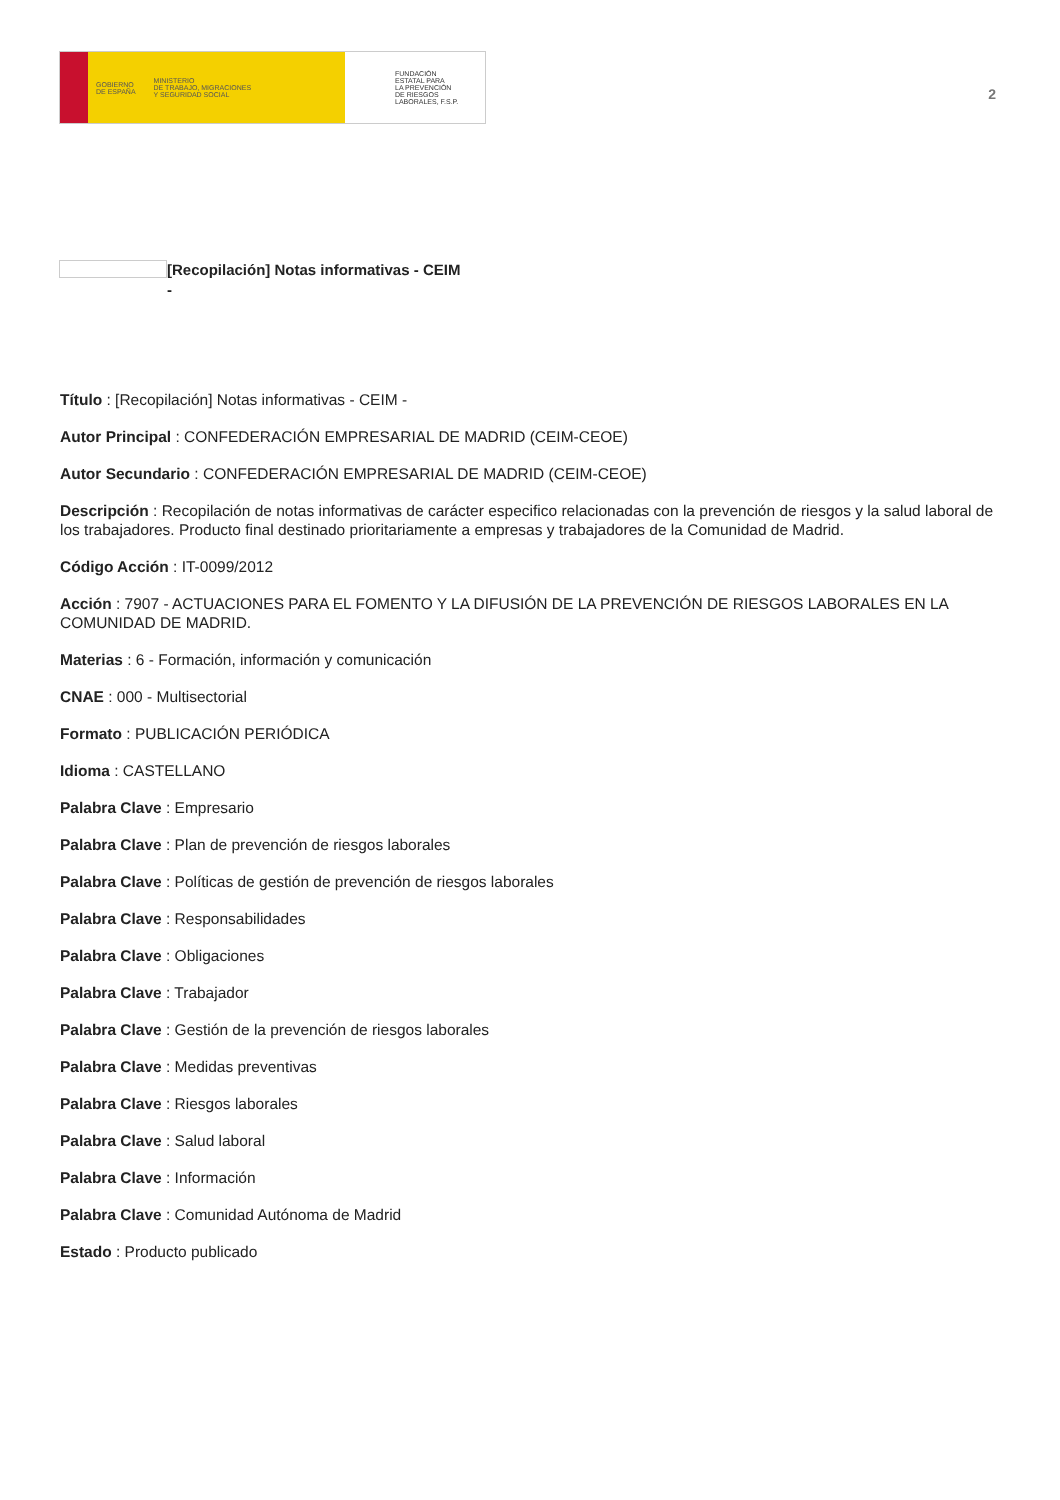GOBIERNO
DE ESPAÑA MINISTERIO
DE TRABAJO, MIGRACIONES
Y SEGURIDAD SOCIAL
FUNDACIÓN
ESTATAL PARA
LA PREVENCIÓN
DE RIESGOS
LABORALES, F.S.P.
2
[Recopilación] Notas informativas - CEIM
-
Título : [Recopilación] Notas informativas - CEIM -
Autor Principal : CONFEDERACIÓN EMPRESARIAL DE MADRID (CEIM-CEOE)
Autor Secundario : CONFEDERACIÓN EMPRESARIAL DE MADRID (CEIM-CEOE)
Descripción : Recopilación de notas informativas de carácter especifico relacionadas con la prevención de riesgos y la salud laboral de los trabajadores. Producto final destinado prioritariamente a empresas y trabajadores de la Comunidad de Madrid.
Código Acción : IT-0099/2012
Acción : 7907 - ACTUACIONES PARA EL FOMENTO Y LA DIFUSIÓN DE LA PREVENCIÓN DE RIESGOS LABORALES EN LA COMUNIDAD DE MADRID.
Materias : 6 - Formación, información y comunicación
CNAE : 000 - Multisectorial
Formato : PUBLICACIÓN PERIÓDICA
Idioma : CASTELLANO
Palabra Clave : Empresario
Palabra Clave : Plan de prevención de riesgos laborales
Palabra Clave : Políticas de gestión de prevención de riesgos laborales
Palabra Clave : Responsabilidades
Palabra Clave : Obligaciones
Palabra Clave : Trabajador
Palabra Clave : Gestión de la prevención de riesgos laborales
Palabra Clave : Medidas preventivas
Palabra Clave : Riesgos laborales
Palabra Clave : Salud laboral
Palabra Clave : Información
Palabra Clave : Comunidad Autónoma de Madrid
Estado : Producto publicado